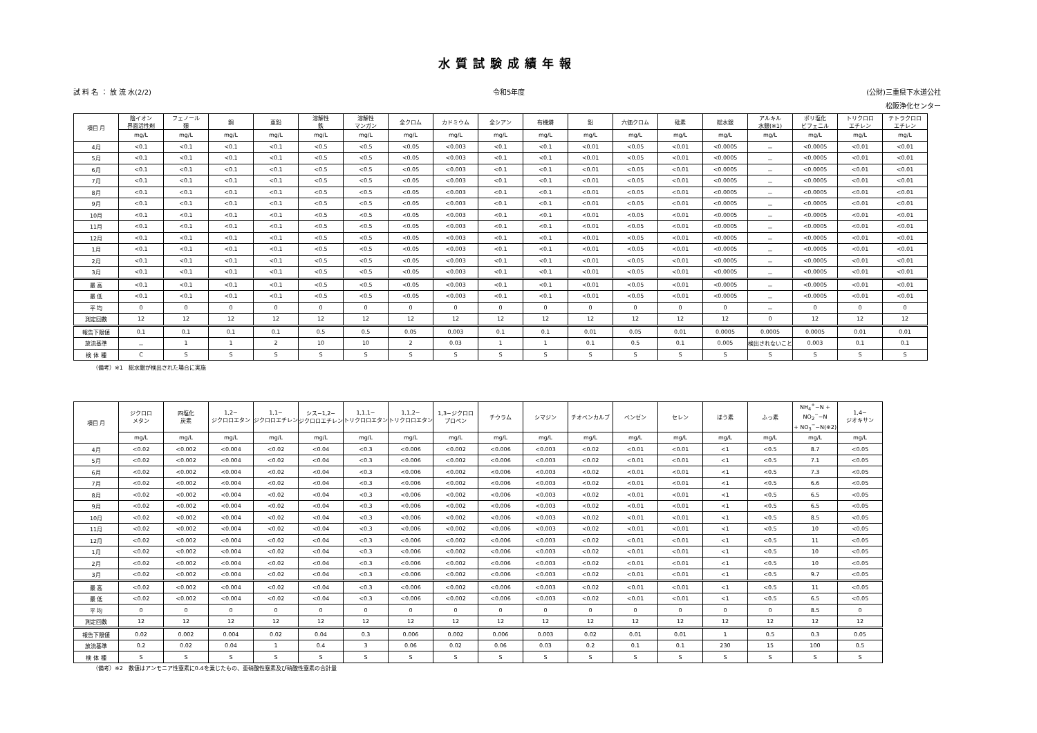水質試験成績年報
試 料 名 ： 放 流 水(2/2) 令和5年度 (公財)三重県下水道公社
松阪浄化センター
| 項目 月 | 陰イオン 界面活性剤 | フェノール 類 | 銅 | 亜鉛 | 溶解性 鉄 | 溶解性 マンガン | 全クロム | カドミウム | 全シアン | 有機燐 | 鉛 | 六価クロム | 砒素 | 総水銀 | アルキル 水銀(※1) | ポリ塩化 ビフェニル | トリクロロ エチレン | テトラクロロ エチレン |
| --- | --- | --- | --- | --- | --- | --- | --- | --- | --- | --- | --- | --- | --- | --- | --- | --- | --- | --- |
| | mg/L | mg/L | mg/L | mg/L | mg/L | mg/L | mg/L | mg/L | mg/L | mg/L | mg/L | mg/L | mg/L | mg/L | mg/L | mg/L | mg/L | mg/L |
| 4月 | <0.1 | <0.1 | <0.1 | <0.1 | <0.5 | <0.5 | <0.05 | <0.003 | <0.1 | <0.1 | <0.01 | <0.05 | <0.01 | <0.0005 | － | <0.0005 | <0.01 | <0.01 |
| 5月 | <0.1 | <0.1 | <0.1 | <0.1 | <0.5 | <0.5 | <0.05 | <0.003 | <0.1 | <0.1 | <0.01 | <0.05 | <0.01 | <0.0005 | － | <0.0005 | <0.01 | <0.01 |
| 6月 | <0.1 | <0.1 | <0.1 | <0.1 | <0.5 | <0.5 | <0.05 | <0.003 | <0.1 | <0.1 | <0.01 | <0.05 | <0.01 | <0.0005 | － | <0.0005 | <0.01 | <0.01 |
| 7月 | <0.1 | <0.1 | <0.1 | <0.1 | <0.5 | <0.5 | <0.05 | <0.003 | <0.1 | <0.1 | <0.01 | <0.05 | <0.01 | <0.0005 | － | <0.0005 | <0.01 | <0.01 |
| 8月 | <0.1 | <0.1 | <0.1 | <0.1 | <0.5 | <0.5 | <0.05 | <0.003 | <0.1 | <0.1 | <0.01 | <0.05 | <0.01 | <0.0005 | － | <0.0005 | <0.01 | <0.01 |
| 9月 | <0.1 | <0.1 | <0.1 | <0.1 | <0.5 | <0.5 | <0.05 | <0.003 | <0.1 | <0.1 | <0.01 | <0.05 | <0.01 | <0.0005 | － | <0.0005 | <0.01 | <0.01 |
| 10月 | <0.1 | <0.1 | <0.1 | <0.1 | <0.5 | <0.5 | <0.05 | <0.003 | <0.1 | <0.1 | <0.01 | <0.05 | <0.01 | <0.0005 | － | <0.0005 | <0.01 | <0.01 |
| 11月 | <0.1 | <0.1 | <0.1 | <0.1 | <0.5 | <0.5 | <0.05 | <0.003 | <0.1 | <0.1 | <0.01 | <0.05 | <0.01 | <0.0005 | － | <0.0005 | <0.01 | <0.01 |
| 12月 | <0.1 | <0.1 | <0.1 | <0.1 | <0.5 | <0.5 | <0.05 | <0.003 | <0.1 | <0.1 | <0.01 | <0.05 | <0.01 | <0.0005 | － | <0.0005 | <0.01 | <0.01 |
| 1月 | <0.1 | <0.1 | <0.1 | <0.1 | <0.5 | <0.5 | <0.05 | <0.003 | <0.1 | <0.1 | <0.01 | <0.05 | <0.01 | <0.0005 | － | <0.0005 | <0.01 | <0.01 |
| 2月 | <0.1 | <0.1 | <0.1 | <0.1 | <0.5 | <0.5 | <0.05 | <0.003 | <0.1 | <0.1 | <0.01 | <0.05 | <0.01 | <0.0005 | － | <0.0005 | <0.01 | <0.01 |
| 3月 | <0.1 | <0.1 | <0.1 | <0.1 | <0.5 | <0.5 | <0.05 | <0.003 | <0.1 | <0.1 | <0.01 | <0.05 | <0.01 | <0.0005 | － | <0.0005 | <0.01 | <0.01 |
| 最 高 | <0.1 | <0.1 | <0.1 | <0.1 | <0.5 | <0.5 | <0.05 | <0.003 | <0.1 | <0.1 | <0.01 | <0.05 | <0.01 | <0.0005 | － | <0.0005 | <0.01 | <0.01 |
| 最 低 | <0.1 | <0.1 | <0.1 | <0.1 | <0.5 | <0.5 | <0.05 | <0.003 | <0.1 | <0.1 | <0.01 | <0.05 | <0.01 | <0.0005 | － | <0.0005 | <0.01 | <0.01 |
| 平 均 | 0 | 0 | 0 | 0 | 0 | 0 | 0 | 0 | 0 | 0 | 0 | 0 | 0 | 0 | － | 0 | 0 | 0 |
| 測定回数 | 12 | 12 | 12 | 12 | 12 | 12 | 12 | 12 | 12 | 12 | 12 | 12 | 12 | 12 | 0 | 12 | 12 | 12 |
| 報告下限値 | 0.1 | 0.1 | 0.1 | 0.1 | 0.5 | 0.5 | 0.05 | 0.003 | 0.1 | 0.1 | 0.01 | 0.05 | 0.01 | 0.0005 | 0.0005 | 0.0005 | 0.01 | 0.01 |
| 放流基準 | － | 1 | 1 | 2 | 10 | 10 | 2 | 0.03 | 1 | 1 | 0.1 | 0.5 | 0.1 | 0.005 | 検出されないこと | 0.003 | 0.1 | 0.1 |
| 検 体 種 | C | S | S | S | S | S | S | S | S | S | S | S | S | S | S | S | S | S |
（備考）※1　総水銀が検出された場合に実施
| 項目 月 | ジクロロ メタン | 四塩化 炭素 | 1,2− ジクロロエタン | 1,1− ジクロロエチレン | シス−1,2− ジクロロエチレン | 1,1,1− トリクロロエタン | 1,1,2− トリクロロエタン | 1,3−ジクロロ プロペン | チウラム | シマジン | チオベンカルブ | ベンゼン | セレン | ほう素 | ふっ素 | NH<sub>4</sub><sup>+</sup>−N + NO<sub>2</sub><sup>−</sup>−N + NO<sub>3</sub><sup>−</sup>−N(※2) | 1,4− ジオキサン |
| --- | --- | --- | --- | --- | --- | --- | --- | --- | --- | --- | --- | --- | --- | --- | --- | --- | --- |
| | mg/L | mg/L | mg/L | mg/L | mg/L | mg/L | mg/L | mg/L | mg/L | mg/L | mg/L | mg/L | mg/L | mg/L | mg/L | mg/L | mg/L |
| 4月 | <0.02 | <0.002 | <0.004 | <0.02 | <0.04 | <0.3 | <0.006 | <0.002 | <0.006 | <0.003 | <0.02 | <0.01 | <0.01 | <1 | <0.5 | 8.7 | <0.05 |
| 5月 | <0.02 | <0.002 | <0.004 | <0.02 | <0.04 | <0.3 | <0.006 | <0.002 | <0.006 | <0.003 | <0.02 | <0.01 | <0.01 | <1 | <0.5 | 7.1 | <0.05 |
| 6月 | <0.02 | <0.002 | <0.004 | <0.02 | <0.04 | <0.3 | <0.006 | <0.002 | <0.006 | <0.003 | <0.02 | <0.01 | <0.01 | <1 | <0.5 | 7.3 | <0.05 |
| 7月 | <0.02 | <0.002 | <0.004 | <0.02 | <0.04 | <0.3 | <0.006 | <0.002 | <0.006 | <0.003 | <0.02 | <0.01 | <0.01 | <1 | <0.5 | 6.6 | <0.05 |
| 8月 | <0.02 | <0.002 | <0.004 | <0.02 | <0.04 | <0.3 | <0.006 | <0.002 | <0.006 | <0.003 | <0.02 | <0.01 | <0.01 | <1 | <0.5 | 6.5 | <0.05 |
| 9月 | <0.02 | <0.002 | <0.004 | <0.02 | <0.04 | <0.3 | <0.006 | <0.002 | <0.006 | <0.003 | <0.02 | <0.01 | <0.01 | <1 | <0.5 | 6.5 | <0.05 |
| 10月 | <0.02 | <0.002 | <0.004 | <0.02 | <0.04 | <0.3 | <0.006 | <0.002 | <0.006 | <0.003 | <0.02 | <0.01 | <0.01 | <1 | <0.5 | 8.5 | <0.05 |
| 11月 | <0.02 | <0.002 | <0.004 | <0.02 | <0.04 | <0.3 | <0.006 | <0.002 | <0.006 | <0.003 | <0.02 | <0.01 | <0.01 | <1 | <0.5 | 10 | <0.05 |
| 12月 | <0.02 | <0.002 | <0.004 | <0.02 | <0.04 | <0.3 | <0.006 | <0.002 | <0.006 | <0.003 | <0.02 | <0.01 | <0.01 | <1 | <0.5 | 11 | <0.05 |
| 1月 | <0.02 | <0.002 | <0.004 | <0.02 | <0.04 | <0.3 | <0.006 | <0.002 | <0.006 | <0.003 | <0.02 | <0.01 | <0.01 | <1 | <0.5 | 10 | <0.05 |
| 2月 | <0.02 | <0.002 | <0.004 | <0.02 | <0.04 | <0.3 | <0.006 | <0.002 | <0.006 | <0.003 | <0.02 | <0.01 | <0.01 | <1 | <0.5 | 10 | <0.05 |
| 3月 | <0.02 | <0.002 | <0.004 | <0.02 | <0.04 | <0.3 | <0.006 | <0.002 | <0.006 | <0.003 | <0.02 | <0.01 | <0.01 | <1 | <0.5 | 9.7 | <0.05 |
| 最 高 | <0.02 | <0.002 | <0.004 | <0.02 | <0.04 | <0.3 | <0.006 | <0.002 | <0.006 | <0.003 | <0.02 | <0.01 | <0.01 | <1 | <0.5 | 11 | <0.05 |
| 最 低 | <0.02 | <0.002 | <0.004 | <0.02 | <0.04 | <0.3 | <0.006 | <0.002 | <0.006 | <0.003 | <0.02 | <0.01 | <0.01 | <1 | <0.5 | 6.5 | <0.05 |
| 平 均 | 0 | 0 | 0 | 0 | 0 | 0 | 0 | 0 | 0 | 0 | 0 | 0 | 0 | 0 | 0 | 8.5 | 0 |
| 測定回数 | 12 | 12 | 12 | 12 | 12 | 12 | 12 | 12 | 12 | 12 | 12 | 12 | 12 | 12 | 12 | 12 | 12 |
| 報告下限値 | 0.02 | 0.002 | 0.004 | 0.02 | 0.04 | 0.3 | 0.006 | 0.002 | 0.006 | 0.003 | 0.02 | 0.01 | 0.01 | 1 | 0.5 | 0.3 | 0.05 |
| 放流基準 | 0.2 | 0.02 | 0.04 | 1 | 0.4 | 3 | 0.06 | 0.02 | 0.06 | 0.03 | 0.2 | 0.1 | 0.1 | 230 | 15 | 100 | 0.5 |
| 検 体 種 | S | S | S | S | S | S | S | S | S | S | S | S | S | S | S | S | S |
（備考）※2　数値はアンモニア性窒素に0.4を乗じたもの、亜硝酸性窒素及び硝酸性窒素の合計量